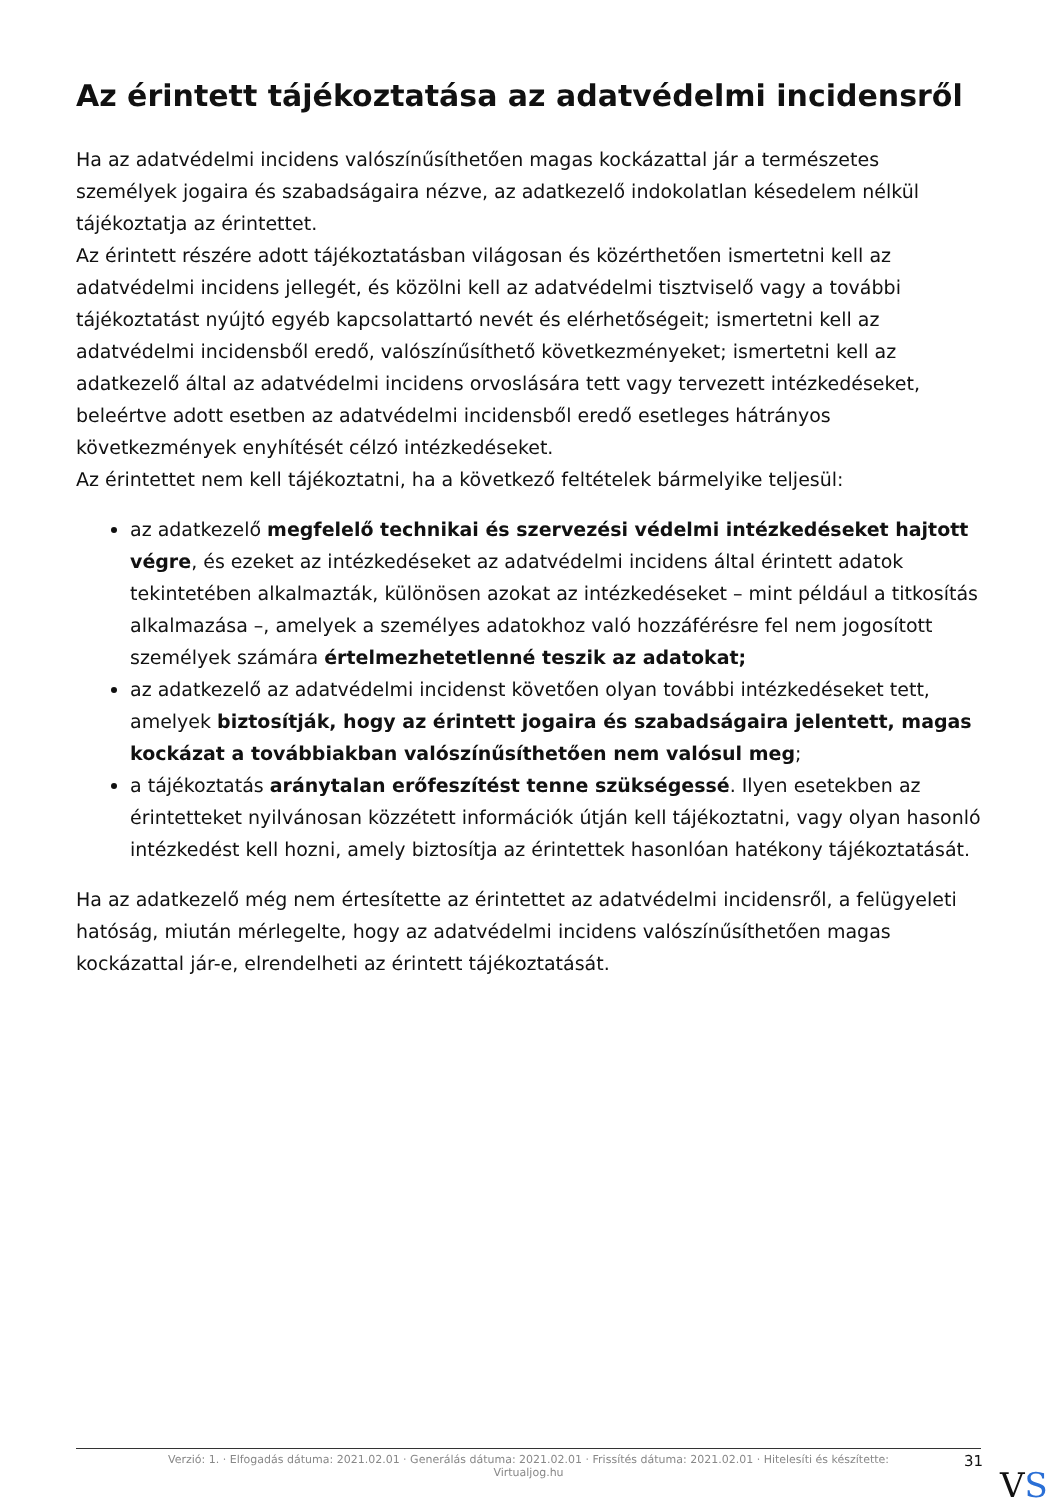Az érintett tájékoztatása az adatvédelmi incidensről
Ha az adatvédelmi incidens valószínűsíthetően magas kockázattal jár a természetes személyek jogaira és szabadságaira nézve, az adatkezelő indokolatlan késedelem nélkül tájékoztatja az érintettet.
Az érintett részére adott tájékoztatásban világosan és közérthetően ismertetni kell az adatvédelmi incidens jellegét, és közölni kell az adatvédelmi tisztviselő vagy a további tájékoztatást nyújtó egyéb kapcsolattartó nevét és elérhetőségeit; ismertetni kell az adatvédelmi incidensből eredő, valószínűsíthető következményeket; ismertetni kell az adatkezelő által az adatvédelmi incidens orvoslására tett vagy tervezett intézkedéseket, beleértve adott esetben az adatvédelmi incidensből eredő esetleges hátrányos következmények enyhítését célzó intézkedéseket.
Az érintettet nem kell tájékoztatni, ha a következő feltételek bármelyike teljesül:
az adatkezelő megfelelő technikai és szervezési védelmi intézkedéseket hajtott végre, és ezeket az intézkedéseket az adatvédelmi incidens által érintett adatok tekintetében alkalmazták, különösen azokat az intézkedéseket – mint például a titkosítás alkalmazása –, amelyek a személyes adatokhoz való hozzáférésre fel nem jogosított személyek számára értelmezhetetlenné teszik az adatokat;
az adatkezelő az adatvédelmi incidenst követően olyan további intézkedéseket tett, amelyek biztosítják, hogy az érintett jogaira és szabadságaira jelentett, magas kockázat a továbbiakban valószínűsíthetően nem valósul meg;
a tájékoztatás aránytalan erőfeszítést tenne szükségessé. Ilyen esetekben az érintetteket nyilvánosan közzétett információk útján kell tájékoztatni, vagy olyan hasonló intézkedést kell hozni, amely biztosítja az érintettek hasonlóan hatékony tájékoztatását.
Ha az adatkezelő még nem értesítette az érintettet az adatvédelmi incidensről, a felügyeleti hatóság, miután mérlegelte, hogy az adatvédelmi incidens valószínűsíthetően magas kockázattal jár-e, elrendelheti az érintett tájékoztatását.
Verzió: 1. · Elfogadás dátuma: 2021.02.01 · Generálás dátuma: 2021.02.01 · Frissítés dátuma: 2021.02.01 · Hitelesíti és készítette:
Virtualjog.hu
31
VS